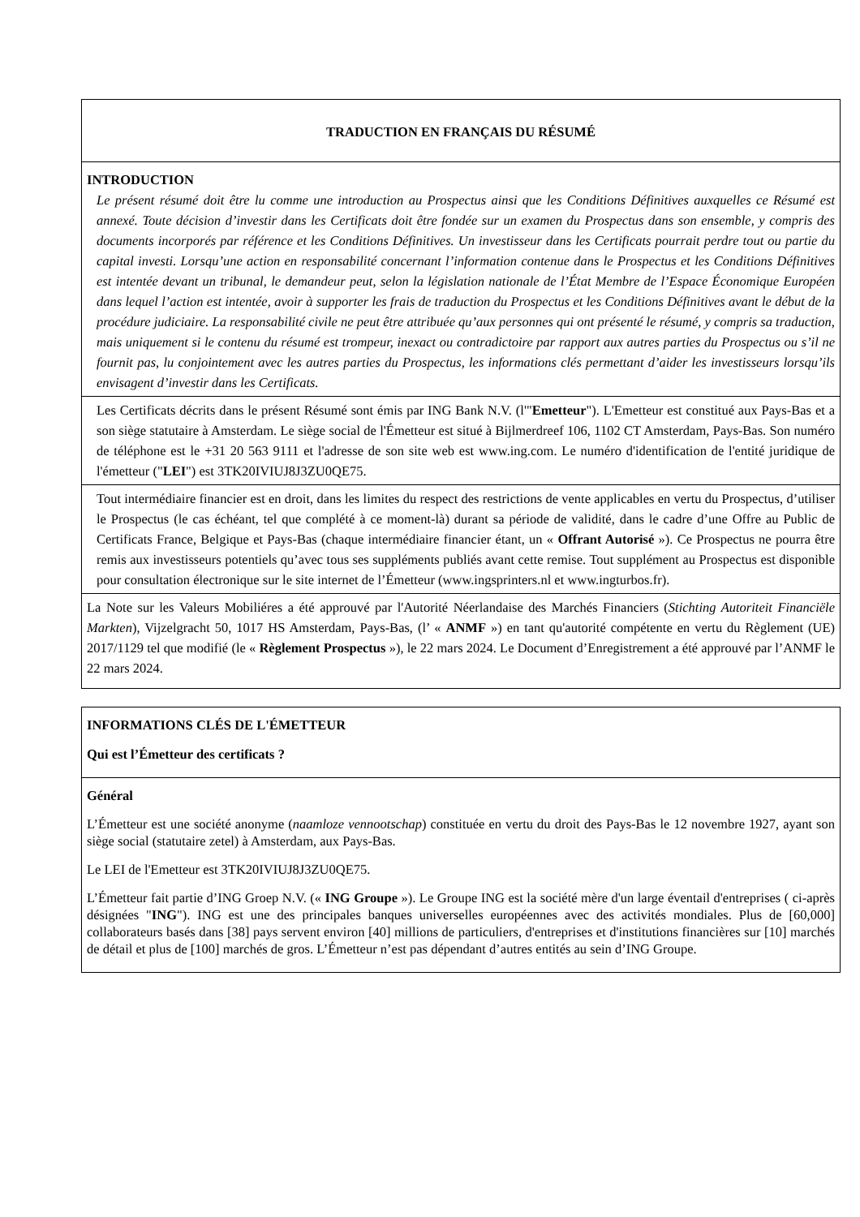TRADUCTION EN FRANÇAIS DU RÉSUMÉ
INTRODUCTION
Le présent résumé doit être lu comme une introduction au Prospectus ainsi que les Conditions Définitives auxquelles ce Résumé est annexé. Toute décision d’investir dans les Certificats doit être fondée sur un examen du Prospectus dans son ensemble, y compris des documents incorporés par référence et les Conditions Définitives. Un investisseur dans les Certificats pourrait perdre tout ou partie du capital investi. Lorsqu’une action en responsabilité concernant l’information contenue dans le Prospectus et les Conditions Définitives est intentée devant un tribunal, le demandeur peut, selon la législation nationale de l’État Membre de l’Espace Économique Européen dans lequel l’action est intentée, avoir à supporter les frais de traduction du Prospectus et les Conditions Définitives avant le début de la procédure judiciaire. La responsabilité civile ne peut être attribuée qu’aux personnes qui ont présenté le résumé, y compris sa traduction, mais uniquement si le contenu du résumé est trompeur, inexact ou contradictoire par rapport aux autres parties du Prospectus ou s’il ne fournit pas, lu conjointement avec les autres parties du Prospectus, les informations clés permettant d’aider les investisseurs lorsqu’ils envisagent d’investir dans les Certificats.
Les Certificats décrits dans le présent Résumé sont émis par ING Bank N.V. (l'"Emetteur"). L'Emetteur est constitué aux Pays-Bas et a son siège statutaire à Amsterdam. Le siège social de l'Émetteur est situé à Bijlmerdreef 106, 1102 CT Amsterdam, Pays-Bas. Son numéro de téléphone est le +31 20 563 9111 et l'adresse de son site web est www.ing.com. Le numéro d'identification de l'entité juridique de l'émetteur ("LEI") est 3TK20IVIUJ8J3ZU0QE75.
Tout intermédiaire financier est en droit, dans les limites du respect des restrictions de vente applicables en vertu du Prospectus, d’utiliser le Prospectus (le cas échéant, tel que complété à ce moment-là) durant sa période de validité, dans le cadre d’une Offre au Public de Certificats France, Belgique et Pays-Bas (chaque intermédiaire financier étant, un « Offrant Autorisé »). Ce Prospectus ne pourra être remis aux investisseurs potentiels qu’avec tous ses suppléments publiés avant cette remise. Tout supplément au Prospectus est disponible pour consultation électronique sur le site internet de l’Émetteur (www.ingsprinters.nl et www.ingturbos.fr).
La Note sur les Valeurs Mobiliéres a été approuvé par l'Autorité Néerlandaise des Marchés Financiers (Stichting Autoriteit Financiële Markten), Vijzelgracht 50, 1017 HS Amsterdam, Pays-Bas, (l’ « ANMF ») en tant qu'autorité compétente en vertu du Règlement (UE) 2017/1129 tel que modifié (le « Règlement Prospectus »), le 22 mars 2024. Le Document d’Enregistrement a été approuvé par l’ANMF le 22 mars 2024.
INFORMATIONS CLÉS DE L'ÉMETTEUR
Qui est l’Émetteur des certificats ?
Général
L’Émetteur est une société anonyme (naamloze vennootschap) constituée en vertu du droit des Pays-Bas le 12 novembre 1927, ayant son siège social (statutaire zetel) à Amsterdam, aux Pays-Bas.
Le LEI de l'Emetteur est 3TK20IVIUJ8J3ZU0QE75.
L’Émetteur fait partie d’ING Groep N.V. (« ING Groupe »). Le Groupe ING est la société mère d'un large éventail d'entreprises ( ci-après désignées "ING"). ING est une des principales banques universelles européennes avec des activités mondiales. Plus de [60,000] collaborateurs basés dans [38] pays servent environ [40] millions de particuliers, d'entreprises et d'institutions financières sur [10] marchés de détail et plus de [100] marchés de gros. L’Émetteur n’est pas dépendant d’autres entités au sein d’ING Groupe.